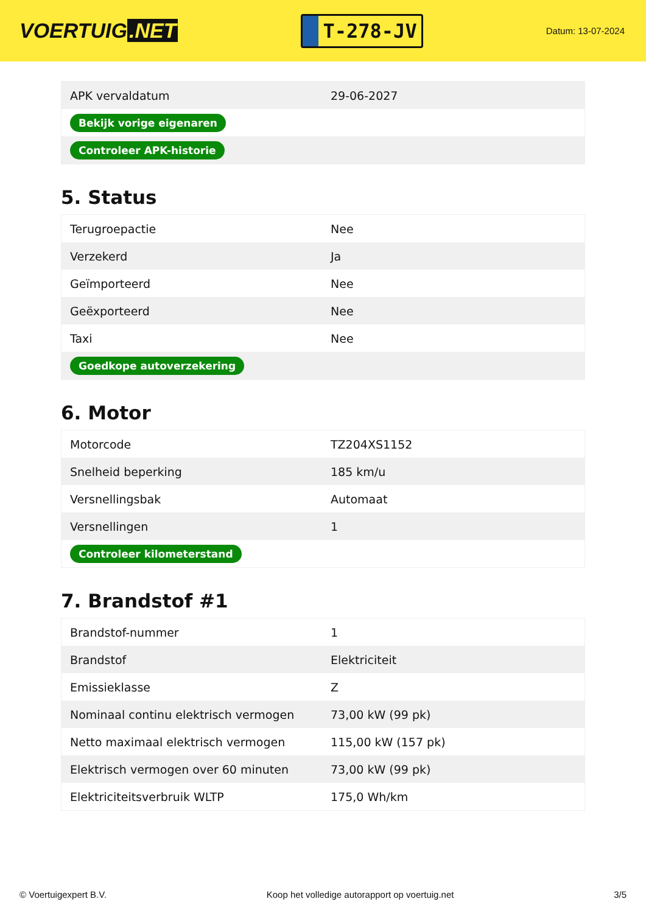VOERTUIG.NET
T-278-JV
Datum: 13-07-2024
| APK vervaldatum | 29-06-2027 |
| Bekijk vorige eigenaren | |
| Controleer APK-historie | |
5. Status
| Terugroepactie | Nee |
| Verzekerd | Ja |
| Geïmporteerd | Nee |
| Geëxporteerd | Nee |
| Taxi | Nee |
| Goedkope autoverzekering | |
6. Motor
| Motorcode | TZ204XS1152 |
| Snelheid beperking | 185 km/u |
| Versnellingsbak | Automaat |
| Versnellingen | 1 |
| Controleer kilometerstand | |
7. Brandstof #1
| Brandstof-nummer | 1 |
| Brandstof | Elektriciteit |
| Emissieklasse | Z |
| Nominaal continu elektrisch vermogen | 73,00 kW (99 pk) |
| Netto maximaal elektrisch vermogen | 115,00 kW (157 pk) |
| Elektrisch vermogen over 60 minuten | 73,00 kW (99 pk) |
| Elektriciteitsverbruik WLTP | 175,0 Wh/km |
© Voertuigexpert B.V. Koop het volledige autorapport op voertuig.net 3/5